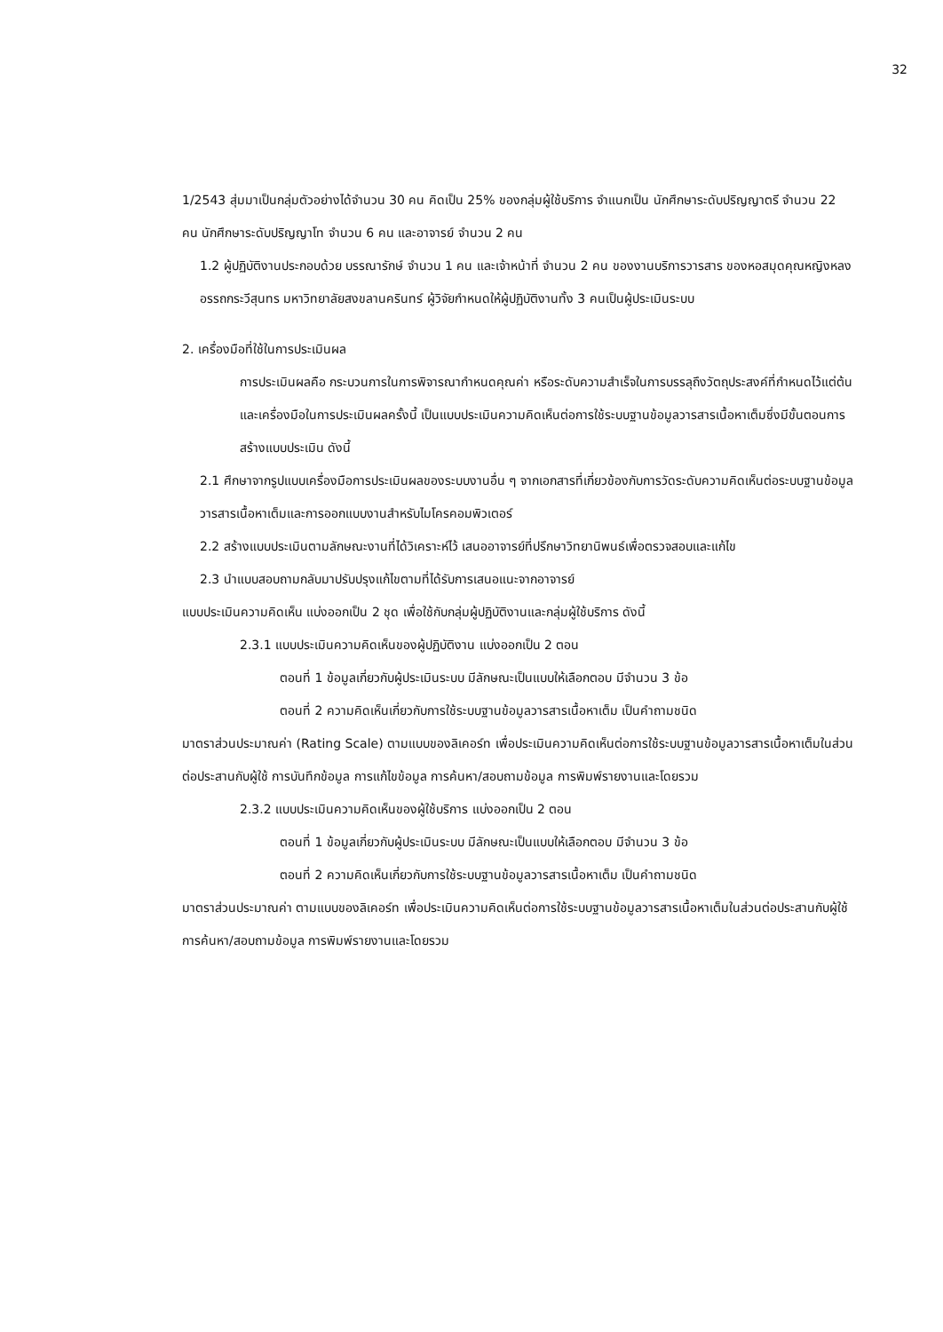32
1/2543 สุ่มมาเป็นกลุ่มตัวอย่างได้จำนวน 30 คน คิดเป็น 25% ของกลุ่มผู้ใช้บริการ จำแนกเป็น นักศึกษาระดับปริญญาตรี จำนวน 22 คน นักศึกษาระดับปริญญาโท จำนวน 6 คน และอาจารย์ จำนวน 2 คน
1.2 ผู้ปฏิบัติงานประกอบด้วย บรรณารักษ์ จำนวน 1 คน และเจ้าหน้าที่ จำนวน 2 คน ของงานบริการวารสาร ของหอสมุดคุณหญิงหลง อรรถกระวีสุนทร มหาวิทยาลัยสงขลานครินทร์ ผู้วิจัยกำหนดให้ผู้ปฏิบัติงานทั้ง 3 คนเป็นผู้ประเมินระบบ
2. เครื่องมือที่ใช้ในการประเมินผล
การประเมินผลคือ กระบวนการในการพิจารณากำหนดคุณค่า หรือระดับความสำเร็จในการบรรลุถึงวัตถุประสงค์ที่กำหนดไว้แต่ต้น และเครื่องมือในการประเมินผลครั้งนี้ เป็นแบบประเมินความคิดเห็นต่อการใช้ระบบฐานข้อมูลวารสารเนื้อหาเต็มซึ่งมีขั้นตอนการสร้างแบบประเมิน ดังนี้
2.1 ศึกษาจากรูปแบบเครื่องมือการประเมินผลของระบบงานอื่น ๆ จากเอกสารที่เกี่ยวข้องกับการวัดระดับความคิดเห็นต่อระบบฐานข้อมูลวารสารเนื้อหาเต็มและการออกแบบงานสำหรับไมโครคอมพิวเตอร์
2.2 สร้างแบบประเมินตามลักษณะงานที่ได้วิเคราะห์ไว้ เสนออาจารย์ที่ปรึกษาวิทยานิพนธ์เพื่อตรวจสอบและแก้ไข
2.3 นำแบบสอบถามกลับมาปรับปรุงแก้ไขตามที่ได้รับการเสนอแนะจากอาจารย์
แบบประเมินความคิดเห็น แบ่งออกเป็น 2 ชุด เพื่อใช้กับกลุ่มผู้ปฏิบัติงานและกลุ่มผู้ใช้บริการ ดังนี้
2.3.1 แบบประเมินความคิดเห็นของผู้ปฏิบัติงาน แบ่งออกเป็น 2 ตอน
ตอนที่ 1 ข้อมูลเกี่ยวกับผู้ประเมินระบบ มีลักษณะเป็นแบบให้เลือกตอบ มีจำนวน 3 ข้อ
ตอนที่ 2 ความคิดเห็นเกี่ยวกับการใช้ระบบฐานข้อมูลวารสารเนื้อหาเต็ม เป็นคำถามชนิด
มาตราส่วนประมาณค่า (Rating Scale) ตามแบบของลิเคอร์ท เพื่อประเมินความคิดเห็นต่อการใช้ระบบฐานข้อมูลวารสารเนื้อหาเต็มในส่วนต่อประสานกับผู้ใช้ การบันทึกข้อมูล การแก้ไขข้อมูล การค้นหา/สอบถามข้อมูล การพิมพ์รายงานและโดยรวม
2.3.2 แบบประเมินความคิดเห็นของผู้ใช้บริการ แบ่งออกเป็น 2 ตอน
ตอนที่ 1 ข้อมูลเกี่ยวกับผู้ประเมินระบบ มีลักษณะเป็นแบบให้เลือกตอบ มีจำนวน 3 ข้อ
ตอนที่ 2 ความคิดเห็นเกี่ยวกับการใช้ระบบฐานข้อมูลวารสารเนื้อหาเต็ม เป็นคำถามชนิด
มาตราส่วนประมาณค่า ตามแบบของลิเคอร์ท เพื่อประเมินความคิดเห็นต่อการใช้ระบบฐานข้อมูลวารสารเนื้อหาเต็มในส่วนต่อประสานกับผู้ใช้ การค้นหา/สอบถามข้อมูล การพิมพ์รายงานและโดยรวม